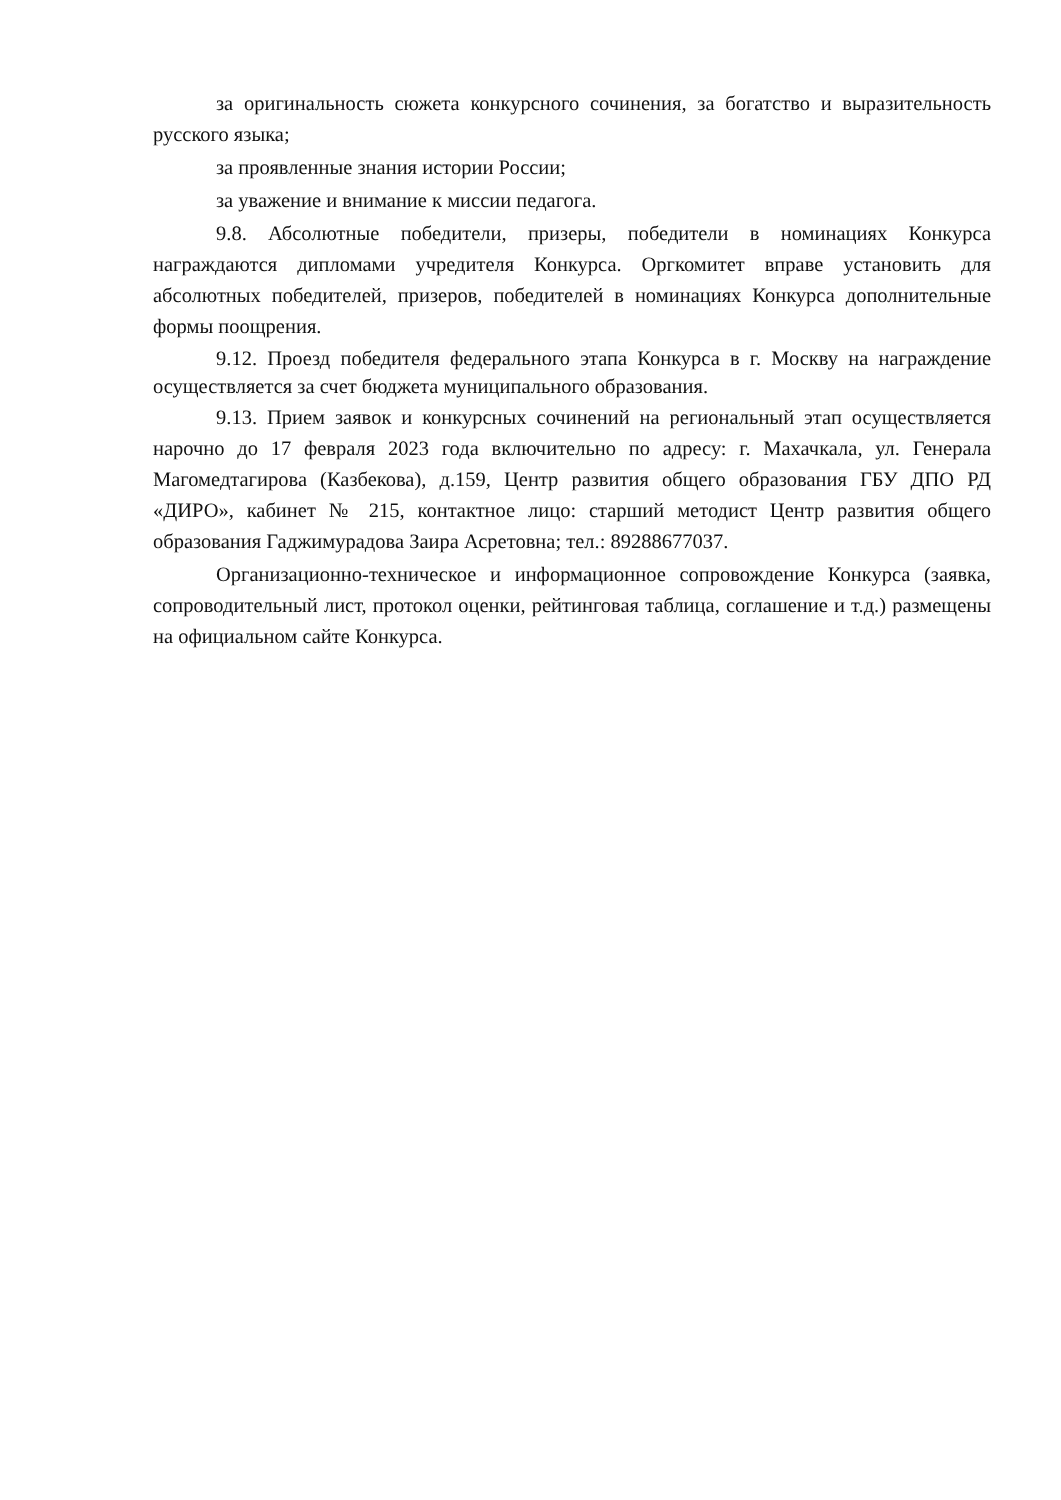за оригинальность сюжета конкурсного сочинения, за богатство и выразительность русского языка;
за проявленные знания истории России;
за уважение и внимание к миссии педагога.
9.8. Абсолютные победители, призеры, победители в номинациях Конкурса награждаются дипломами учредителя Конкурса. Оргкомитет вправе установить для абсолютных победителей, призеров, победителей в номинациях Конкурса дополнительные формы поощрения.
9.12. Проезд победителя федерального этапа Конкурса в г. Москву на награждение осуществляется за счет бюджета муниципального образования.
9.13. Прием заявок и конкурсных сочинений на региональный этап осуществляется нарочно до 17 февраля 2023 года включительно по адресу: г. Махачкала, ул. Генерала Магомедтагирова (Казбекова), д.159, Центр развития общего образования ГБУ ДПО РД «ДИРО», кабинет № 215, контактное лицо: старший методист Центр развития общего образования Гаджимурадова Заира Асретовна; тел.: 89288677037.
Организационно-техническое и информационное сопровождение Конкурса (заявка, сопроводительный лист, протокол оценки, рейтинговая таблица, соглашение и т.д.) размещены на официальном сайте Конкурса.